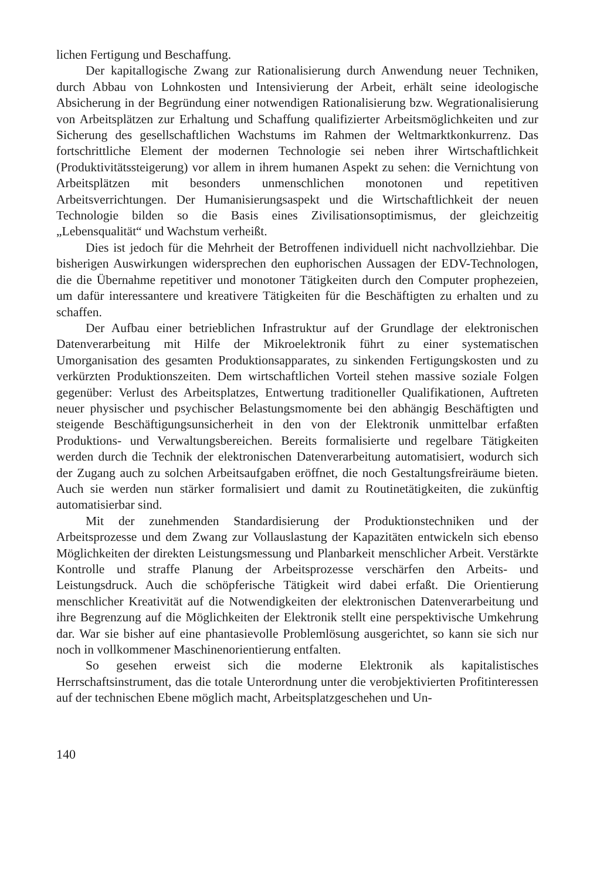lichen Fertigung und Beschaffung.
Der kapitallogische Zwang zur Rationalisierung durch Anwendung neuer Techniken, durch Abbau von Lohnkosten und Intensivierung der Arbeit, erhält seine ideologische Absicherung in der Begründung einer notwendigen Rationalisierung bzw. Wegrationalisierung von Arbeitsplätzen zur Erhaltung und Schaffung qualifizierter Arbeitsmöglichkeiten und zur Sicherung des gesellschaftlichen Wachstums im Rahmen der Weltmarktkonkurrenz. Das fortschrittliche Element der modernen Technologie sei neben ihrer Wirtschaftlichkeit (Produktivitätssteigerung) vor allem in ihrem humanen Aspekt zu sehen: die Vernichtung von Arbeitsplätzen mit besonders unmenschlichen monotonen und repetitiven Arbeitsverrichtungen. Der Humanisierungsaspekt und die Wirtschaftlichkeit der neuen Technologie bilden so die Basis eines Zivilisationsoptimismus, der gleichzeitig „Lebensqualität“ und Wachstum verheißt.
Dies ist jedoch für die Mehrheit der Betroffenen individuell nicht nachvollziehbar. Die bisherigen Auswirkungen widersprechen den euphorischen Aussagen der EDV-Technologen, die die Übernahme repetitiver und monotoner Tätigkeiten durch den Computer prophezeien, um dafür interessantere und kreativere Tätigkeiten für die Beschäftigten zu erhalten und zu schaffen.
Der Aufbau einer betrieblichen Infrastruktur auf der Grundlage der elektronischen Datenverarbeitung mit Hilfe der Mikroelektronik führt zu einer systematischen Umorganisation des gesamten Produktionsapparates, zu sinkenden Fertigungskosten und zu verkürzten Produktionszeiten. Dem wirtschaftlichen Vorteil stehen massive soziale Folgen gegenüber: Verlust des Arbeitsplatzes, Entwertung traditioneller Qualifikationen, Auftreten neuer physischer und psychischer Belastungsmomente bei den abhängig Beschäftigten und steigende Beschäftigungsunsicherheit in den von der Elektronik unmittelbar erfaßten Produktions- und Verwaltungsbereichen. Bereits formalisierte und regelbare Tätigkeiten werden durch die Technik der elektronischen Datenverarbeitung automatisiert, wodurch sich der Zugang auch zu solchen Arbeitsaufgaben eröffnet, die noch Gestaltungsfreiräume bieten. Auch sie werden nun stärker formalisiert und damit zu Routinetätigkeiten, die zukünftig automatisierbar sind.
Mit der zunehmenden Standardisierung der Produktionstechniken und der Arbeitsprozesse und dem Zwang zur Vollauslastung der Kapazitäten entwickeln sich ebenso Möglichkeiten der direkten Leistungsmessung und Planbarkeit menschlicher Arbeit. Verstärkte Kontrolle und straffe Planung der Arbeitsprozesse verschärfen den Arbeits- und Leistungsdruck. Auch die schöpferische Tätigkeit wird dabei erfaßt. Die Orientierung menschlicher Kreativität auf die Notwendigkeiten der elektronischen Datenverarbeitung und ihre Begrenzung auf die Möglichkeiten der Elektronik stellt eine perspektivische Umkehrung dar. War sie bisher auf eine phantasievolle Problemlösung ausgerichtet, so kann sie sich nur noch in vollkommener Maschinenorientierung entfalten.
So gesehen erweist sich die moderne Elektronik als kapitalistisches Herrschaftsinstrument, das die totale Unterordnung unter die verobjektivierten Profitinteressen auf der technischen Ebene möglich macht, Arbeitsplatzgeschehen und Un-
140